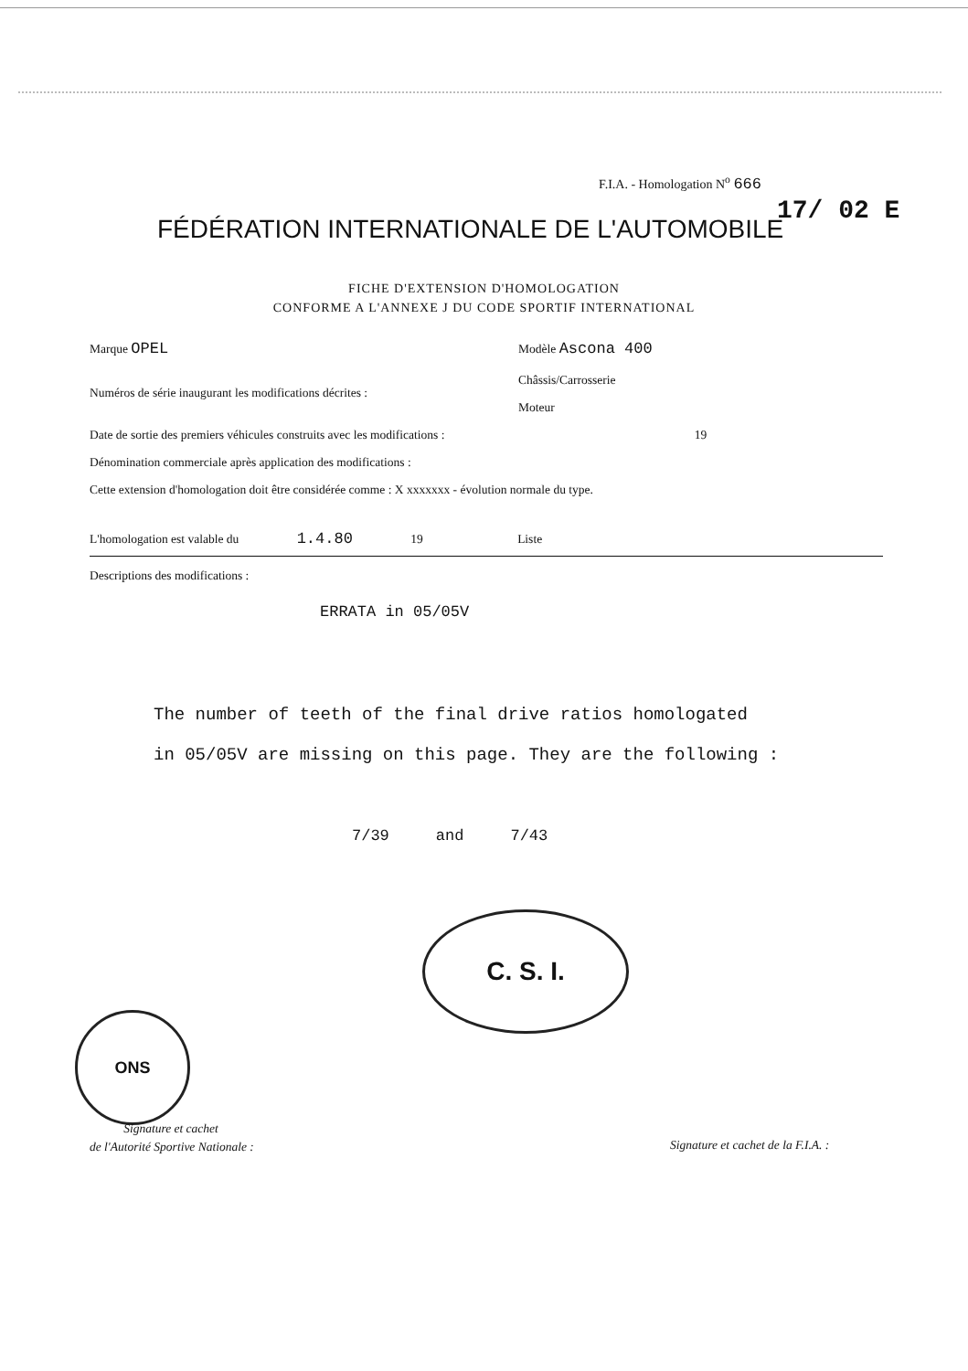F.I.A. - Homologation N<sup>o</sup> 666
17/ 02 E
FÉDÉRATION INTERNATIONALE DE L'AUTOMOBILE
FICHE D'EXTENSION D'HOMOLOGATION
CONFORME A L'ANNEXE J DU CODE SPORTIF INTERNATIONAL
Marque OPEL Modèle Ascona 400
Châssis/Carrosserie
Numéros de série inaugurant les modifications décrites :
Moteur
Date de sortie des premiers véhicules construits avec les modifications : 19
Dénomination commerciale après application des modifications :
Cette extension d'homologation doit être considérée comme : X xxxxxxx - évolution normale du type.
L'homologation est valable du 1.4.80 19 Liste
Descriptions des modifications :
ERRATA in 05/05V
The number of teeth of the final drive ratios homologated
in 05/05V are missing on this page. They are the following :
7/39 and 7/43
C. S. I.
ONS
Signature et cachet
de l'Autorité Sportive Nationale :
Signature et cachet de la F.I.A. :